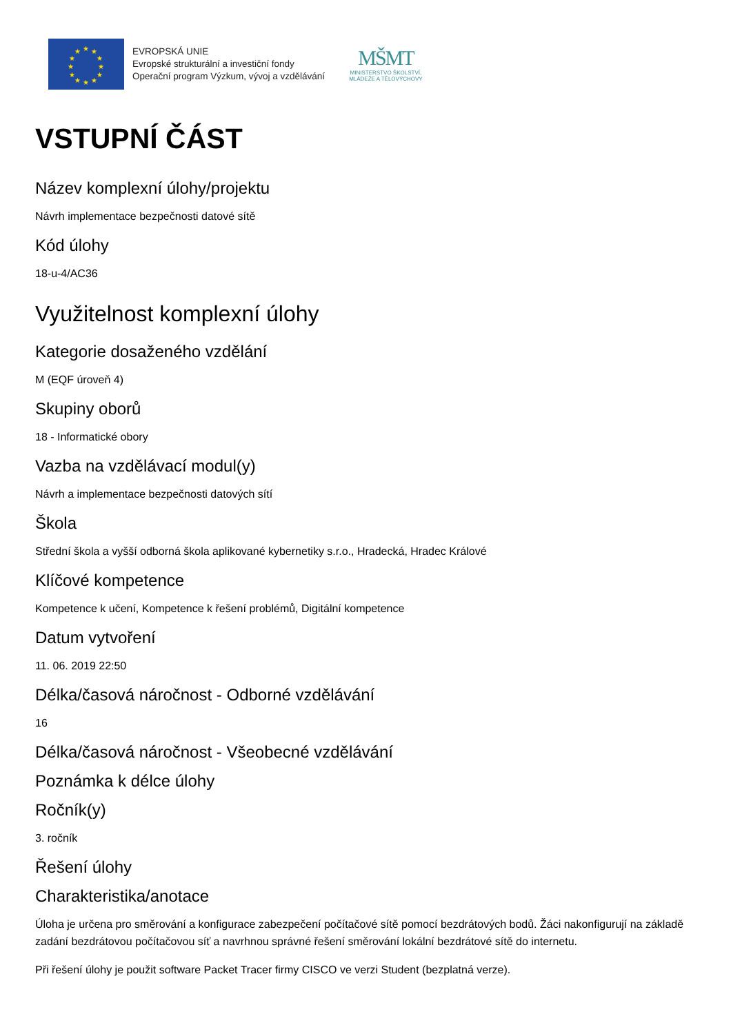★
★
★
★
★
★
★
★
★
★
★
★
EVROPSKÁ UNIE
Evropské strukturální a investiční fondy
Operační program Výzkum, vývoj a vzdělávání
MŠMT
MINISTERSTVO ŠKOLSTVÍ,
MLÁDEŽE A TĚLOVÝCHOVY
VSTUPNÍ ČÁST
Název komplexní úlohy/projektu
Návrh implementace bezpečnosti datové sítě
Kód úlohy
18-u-4/AC36
Využitelnost komplexní úlohy
Kategorie dosaženého vzdělání
M (EQF úroveň 4)
Skupiny oborů
18 - Informatické obory
Vazba na vzdělávací modul(y)
Návrh a implementace bezpečnosti datových sítí
Škola
Střední škola a vyšší odborná škola aplikované kybernetiky s.r.o., Hradecká, Hradec Králové
Klíčové kompetence
Kompetence k učení, Kompetence k řešení problémů, Digitální kompetence
Datum vytvoření
11. 06. 2019 22:50
Délka/časová náročnost - Odborné vzdělávání
16
Délka/časová náročnost - Všeobecné vzdělávání
Poznámka k délce úlohy
Ročník(y)
3. ročník
Řešení úlohy
Charakteristika/anotace
Úloha je určena pro směrování a konfigurace zabezpečení počítačové sítě pomocí bezdrátových bodů. Žáci nakonfigurují na základě zadání bezdrátovou počítačovou síť a navrhnou správné řešení směrování lokální bezdrátové sítě do internetu.
Při řešení úlohy je použit software Packet Tracer firmy CISCO ve verzi Student (bezplatná verze).